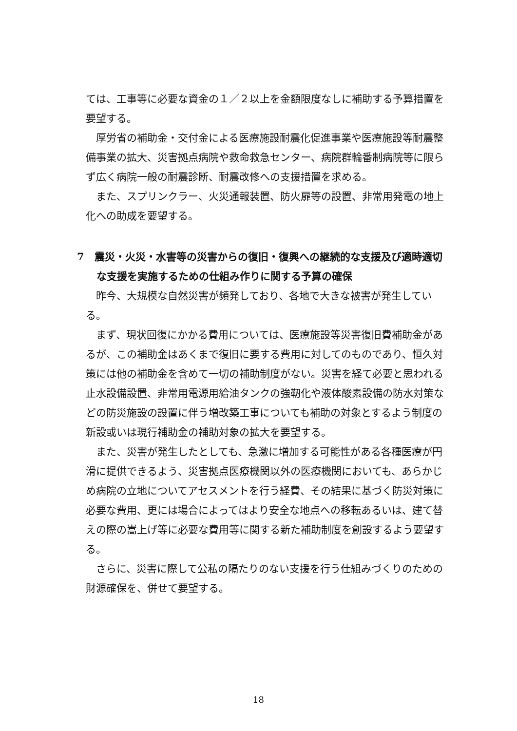ては、工事等に必要な資金の１／２以上を金額限度なしに補助する予算措置を要望する。
厚労省の補助金・交付金による医療施設耐震化促進事業や医療施設等耐震整備事業の拡大、災害拠点病院や救命救急センター、病院群輪番制病院等に限らず広く病院一般の耐震診断、耐震改修への支援措置を求める。
また、スプリンクラー、火災通報装置、防火扉等の設置、非常用発電の地上化への助成を要望する。
7　震災・火災・水害等の災害からの復旧・復興への継続的な支援及び適時適切な支援を実施するための仕組み作りに関する予算の確保
昨今、大規模な自然災害が頻発しており、各地で大きな被害が発生している。
まず、現状回復にかかる費用については、医療施設等災害復旧費補助金があるが、この補助金はあくまで復旧に要する費用に対してのものであり、恒久対策には他の補助金を含めて一切の補助制度がない。災害を経て必要と思われる止水設備設置、非常用電源用給油タンクの強靭化や液体酸素設備の防水対策などの防災施設の設置に伴う増改築工事についても補助の対象とするよう制度の新設或いは現行補助金の補助対象の拡大を要望する。
また、災害が発生したとしても、急激に増加する可能性がある各種医療が円滑に提供できるよう、災害拠点医療機関以外の医療機関においても、あらかじめ病院の立地についてアセスメントを行う経費、その結果に基づく防災対策に必要な費用、更には場合によってはより安全な地点への移転あるいは、建て替えの際の嵩上げ等に必要な費用等に関する新た補助制度を創設するよう要望する。
さらに、災害に際して公私の隔たりのない支援を行う仕組みづくりのための財源確保を、併せて要望する。
18